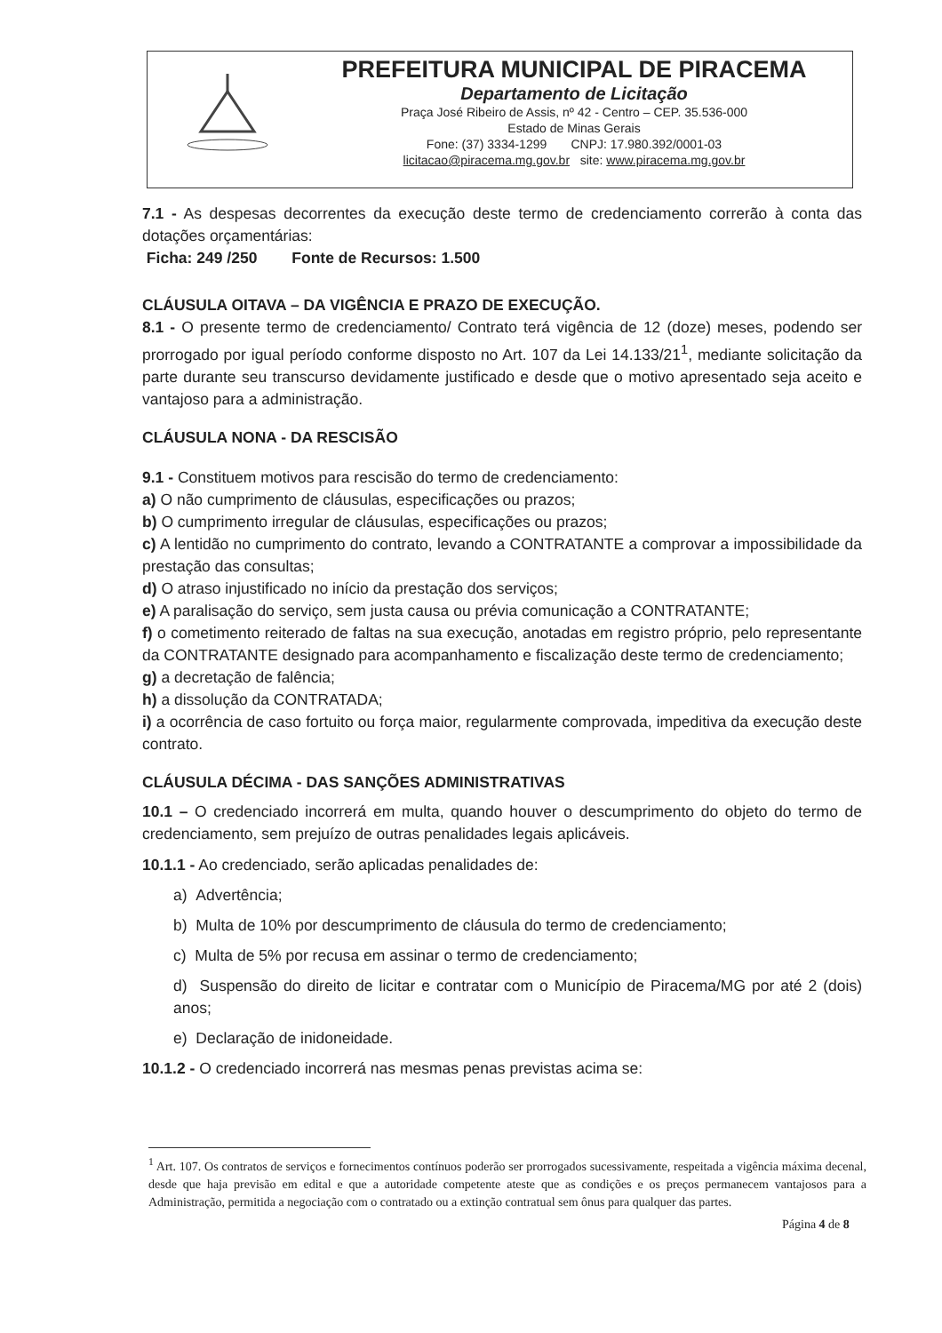PREFEITURA MUNICIPAL DE PIRACEMA
Departamento de Licitação
Praça José Ribeiro de Assis, nº 42 - Centro – CEP. 35.536-000
Estado de Minas Gerais
Fone: (37) 3334-1299 CNPJ: 17.980.392/0001-03
licitacao@piracema.mg.gov.br site: www.piracema.mg.gov.br
7.1 - As despesas decorrentes da execução deste termo de credenciamento correrão à conta das dotações orçamentárias:
Ficha: 249 /250 Fonte de Recursos: 1.500
CLÁUSULA OITAVA – DA VIGÊNCIA E PRAZO DE EXECUÇÃO.
8.1 - O presente termo de credenciamento/ Contrato terá vigência de 12 (doze) meses, podendo ser prorrogado por igual período conforme disposto no Art. 107 da Lei 14.133/21<sup>1</sup>, mediante solicitação da parte durante seu transcurso devidamente justificado e desde que o motivo apresentado seja aceito e vantajoso para a administração.
CLÁUSULA NONA - DA RESCISÃO
9.1 - Constituem motivos para rescisão do termo de credenciamento:
a) O não cumprimento de cláusulas, especificações ou prazos;
b) O cumprimento irregular de cláusulas, especificações ou prazos;
c) A lentidão no cumprimento do contrato, levando a CONTRATANTE a comprovar a impossibilidade da prestação das consultas;
d) O atraso injustificado no início da prestação dos serviços;
e) A paralisação do serviço, sem justa causa ou prévia comunicação a CONTRATANTE;
f) o cometimento reiterado de faltas na sua execução, anotadas em registro próprio, pelo representante da CONTRATANTE designado para acompanhamento e fiscalização deste termo de credenciamento;
g) a decretação de falência;
h) a dissolução da CONTRATADA;
i) a ocorrência de caso fortuito ou força maior, regularmente comprovada, impeditiva da execução deste contrato.
CLÁUSULA DÉCIMA - DAS SANÇÕES ADMINISTRATIVAS
10.1 – O credenciado incorrerá em multa, quando houver o descumprimento do objeto do termo de credenciamento, sem prejuízo de outras penalidades legais aplicáveis.
10.1.1 - Ao credenciado, serão aplicadas penalidades de:
a) Advertência;
b) Multa de 10% por descumprimento de cláusula do termo de credenciamento;
c) Multa de 5% por recusa em assinar o termo de credenciamento;
d) Suspensão do direito de licitar e contratar com o Município de Piracema/MG por até 2 (dois) anos;
e) Declaração de inidoneidade.
10.1.2 - O credenciado incorrerá nas mesmas penas previstas acima se:
<sup>1</sup> Art. 107. Os contratos de serviços e fornecimentos contínuos poderão ser prorrogados sucessivamente, respeitada a vigência máxima decenal, desde que haja previsão em edital e que a autoridade competente ateste que as condições e os preços permanecem vantajosos para a Administração, permitida a negociação com o contratado ou a extinção contratual sem ônus para qualquer das partes.
Página 4 de 8